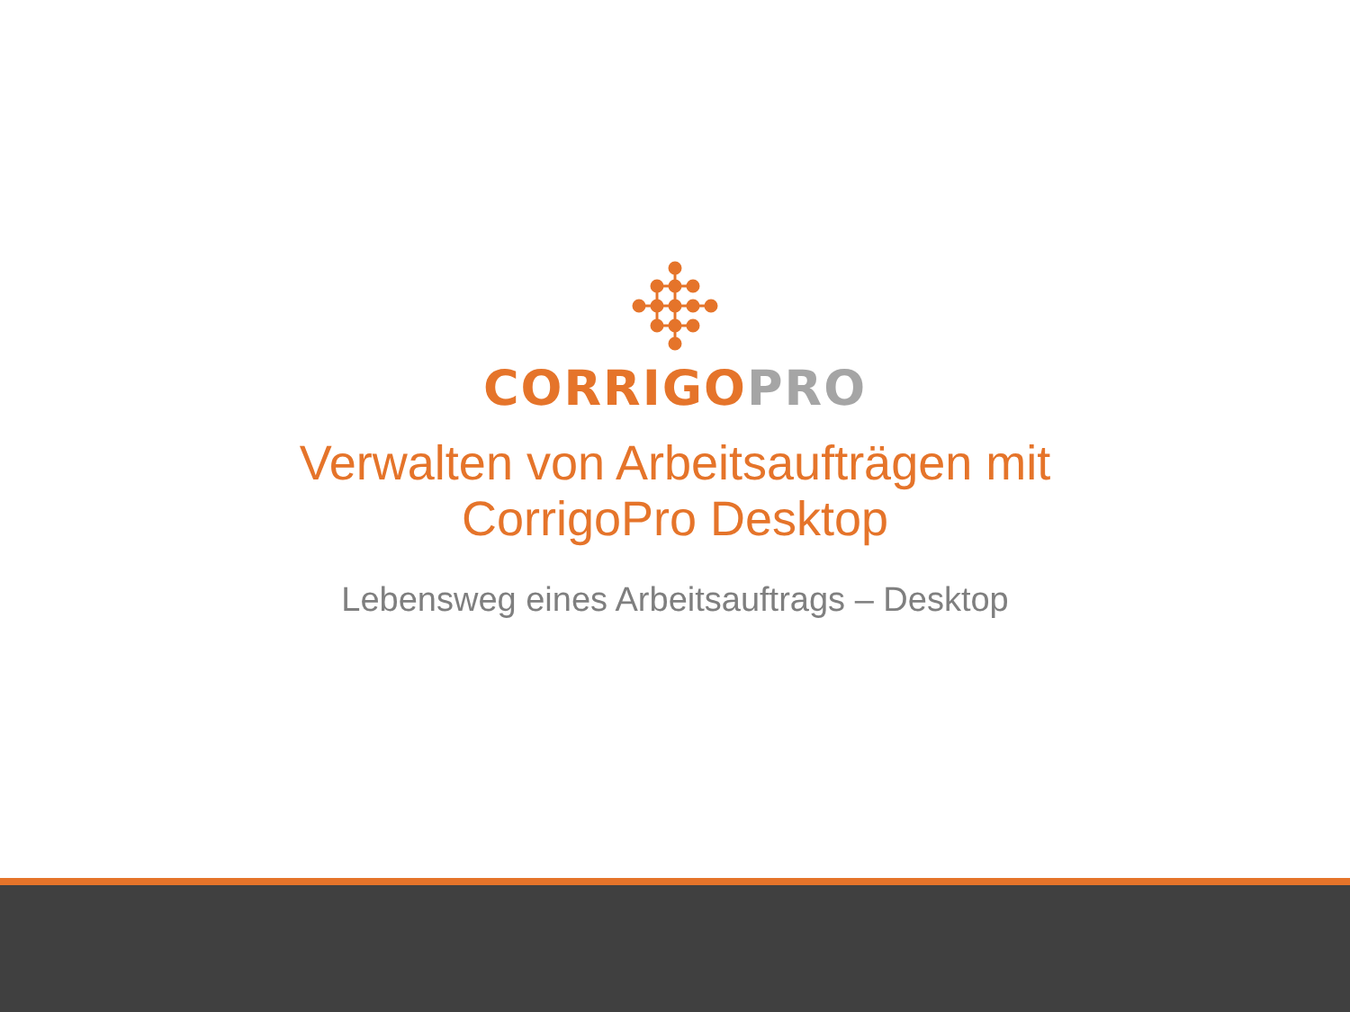CORRIGO PRO
Verwalten von Arbeitsaufträgen mit
CorrigoPro Desktop
Lebensweg eines Arbeitsauftrags – Desktop